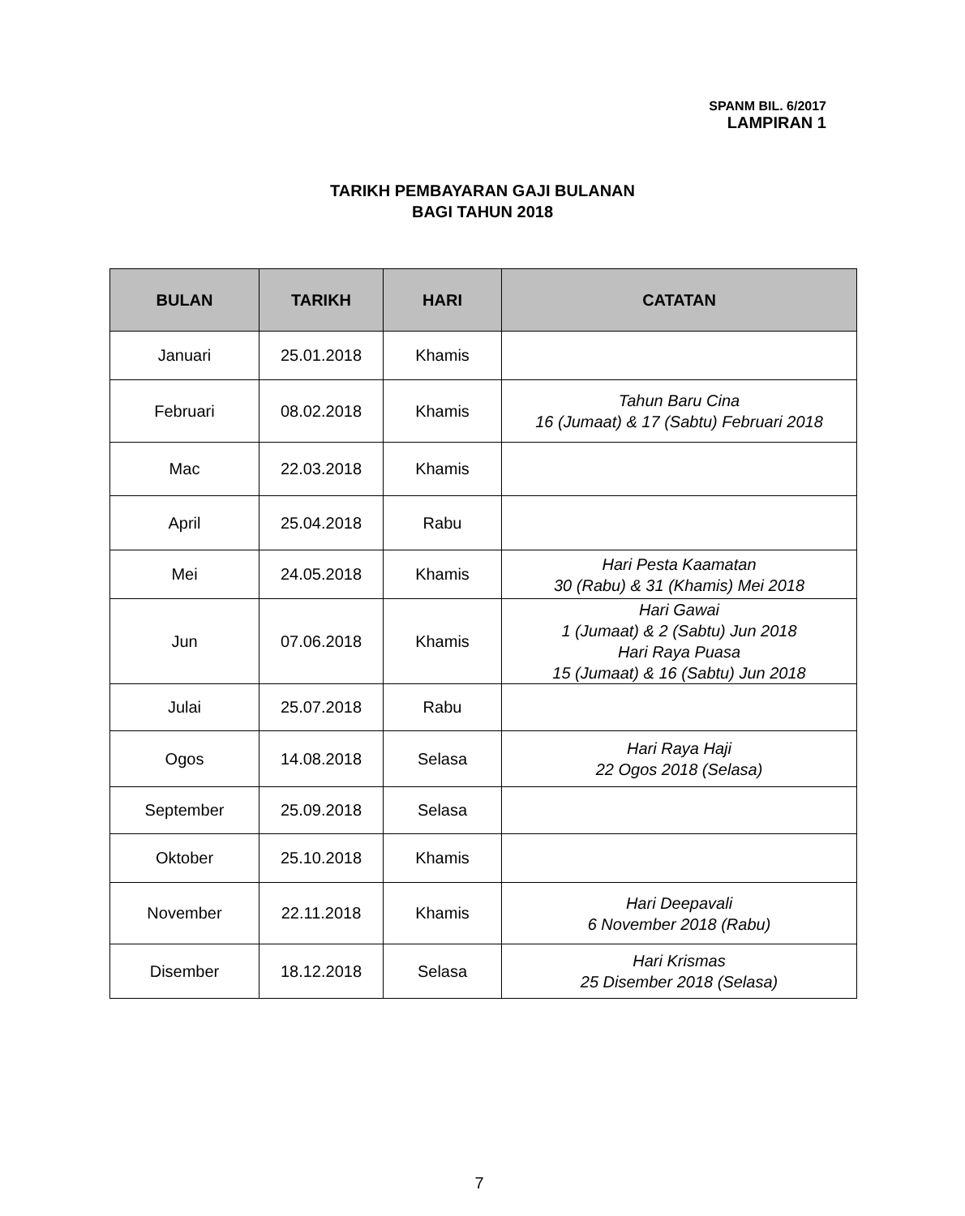SPANM BIL. 6/2017
LAMPIRAN 1
TARIKH PEMBAYARAN GAJI BULANAN
BAGI TAHUN 2018
| BULAN | TARIKH | HARI | CATATAN |
| --- | --- | --- | --- |
| Januari | 25.01.2018 | Khamis | |
| Februari | 08.02.2018 | Khamis | Tahun Baru Cina 16 (Jumaat) & 17 (Sabtu) Februari 2018 |
| Mac | 22.03.2018 | Khamis | |
| April | 25.04.2018 | Rabu | |
| Mei | 24.05.2018 | Khamis | Hari Pesta Kaamatan 30 (Rabu) & 31 (Khamis) Mei 2018 |
| Jun | 07.06.2018 | Khamis | Hari Gawai 1 (Jumaat) & 2 (Sabtu) Jun 2018 Hari Raya Puasa 15 (Jumaat) & 16 (Sabtu) Jun 2018 |
| Julai | 25.07.2018 | Rabu | |
| Ogos | 14.08.2018 | Selasa | Hari Raya Haji 22 Ogos 2018 (Selasa) |
| September | 25.09.2018 | Selasa | |
| Oktober | 25.10.2018 | Khamis | |
| November | 22.11.2018 | Khamis | Hari Deepavali 6 November 2018 (Rabu) |
| Disember | 18.12.2018 | Selasa | Hari Krismas 25 Disember 2018 (Selasa) |
7